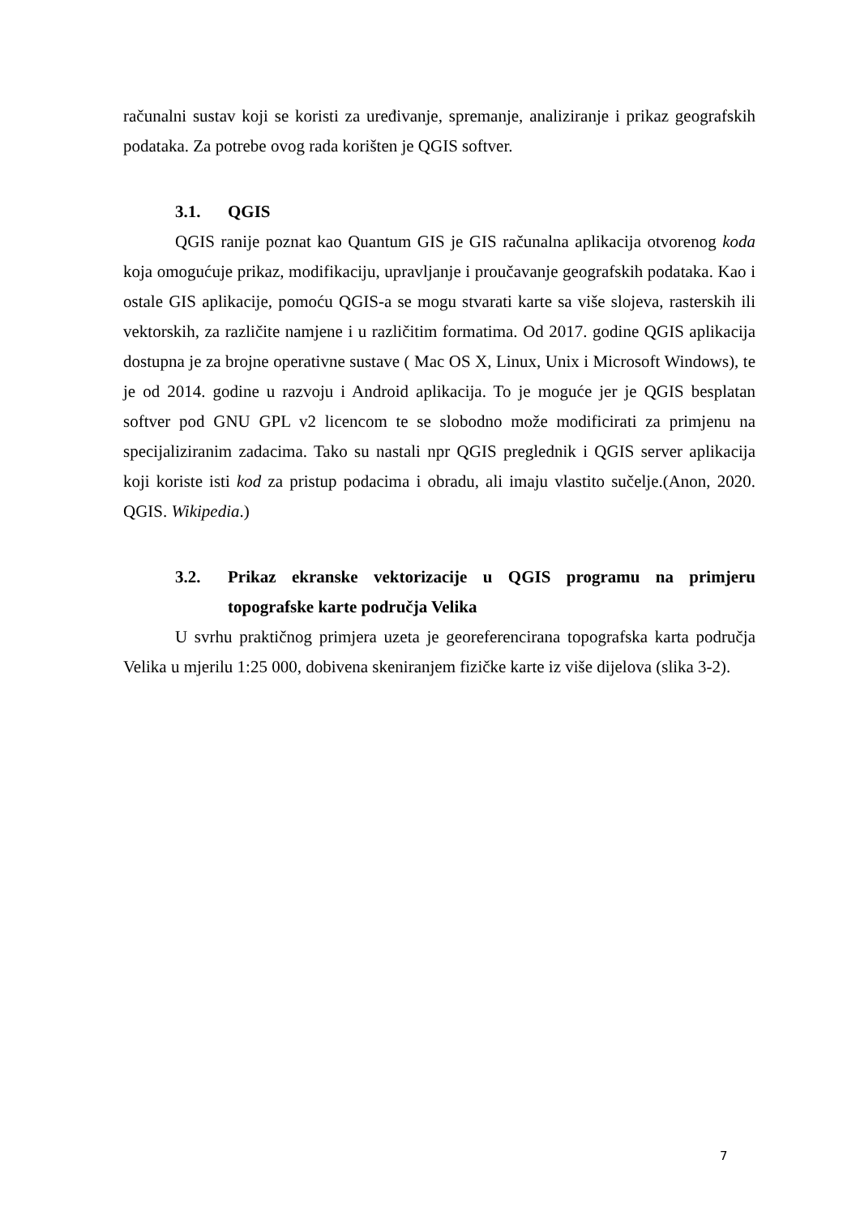računalni sustav koji se koristi za uređivanje, spremanje, analiziranje i prikaz geografskih podataka. Za potrebe ovog rada korišten je QGIS softver.
3.1. QGIS
QGIS ranije poznat kao Quantum GIS je GIS računalna aplikacija otvorenog koda koja omogućuje prikaz, modifikaciju, upravljanje i proučavanje geografskih podataka. Kao i ostale GIS aplikacije, pomoću QGIS-a se mogu stvarati karte sa više slojeva, rasterskih ili vektorskih, za različite namjene i u različitim formatima. Od 2017. godine QGIS aplikacija dostupna je za brojne operativne sustave ( Mac OS X, Linux, Unix i Microsoft Windows), te je od 2014. godine u razvoju i Android aplikacija. To je moguće jer je QGIS besplatan softver pod GNU GPL v2 licencom te se slobodno može modificirati za primjenu na specijaliziranim zadacima. Tako su nastali npr QGIS preglednik i QGIS server aplikacija koji koriste isti kod za pristup podacima i obradu, ali imaju vlastito sučelje.(Anon, 2020. QGIS. Wikipedia.)
3.2. Prikaz ekranske vektorizacije u QGIS programu na primjeru topografske karte područja Velika
U svrhu praktičnog primjera uzeta je georeferencirana topografska karta područja Velika u mjerilu 1:25 000, dobivena skeniranjem fizičke karte iz više dijelova (slika 3-2).
7